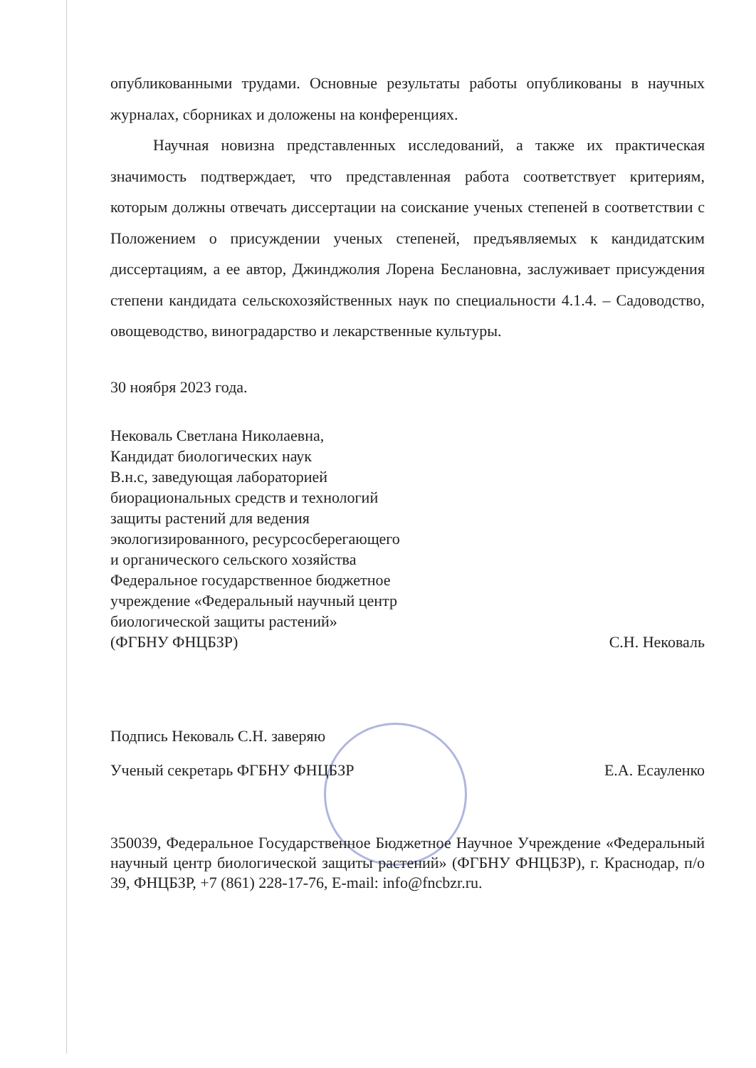опубликованными трудами. Основные результаты работы опубликованы в научных журналах, сборниках и доложены на конференциях.
Научная новизна представленных исследований, а также их практическая значимость подтверждает, что представленная работа соответствует критериям, которым должны отвечать диссертации на соискание ученых степеней в соответствии с Положением о присуждении ученых степеней, предъявляемых к кандидатским диссертациям, а ее автор, Джинджолия Лорена Беслановна, заслуживает присуждения степени кандидата сельскохозяйственных наук по специальности 4.1.4. – Садоводство, овощеводство, виноградарство и лекарственные культуры.
30 ноября 2023 года.
Нековаль Светлана Николаевна,
Кандидат биологических наук
В.н.с, заведующая лабораторией
биорациональных средств и технологий
защиты растений для ведения
экологизированного, ресурсосберегающего
и органического сельского хозяйства
Федеральное государственное бюджетное
учреждение «Федеральный научный центр
биологической защиты растений»
(ФГБНУ ФНЦБЗР) С.Н. Нековаль
Подпись Нековаль С.Н. заверяю
Ученый секретарь ФГБНУ ФНЦБЗР Е.А. Есауленко
350039, Федеральное Государственное Бюджетное Научное Учреждение «Федеральный научный центр биологической защиты растений» (ФГБНУ ФНЦБЗР), г. Краснодар, п/о 39, ФНЦБЗР, +7 (861) 228-17-76, E-mail: info@fncbzr.ru.